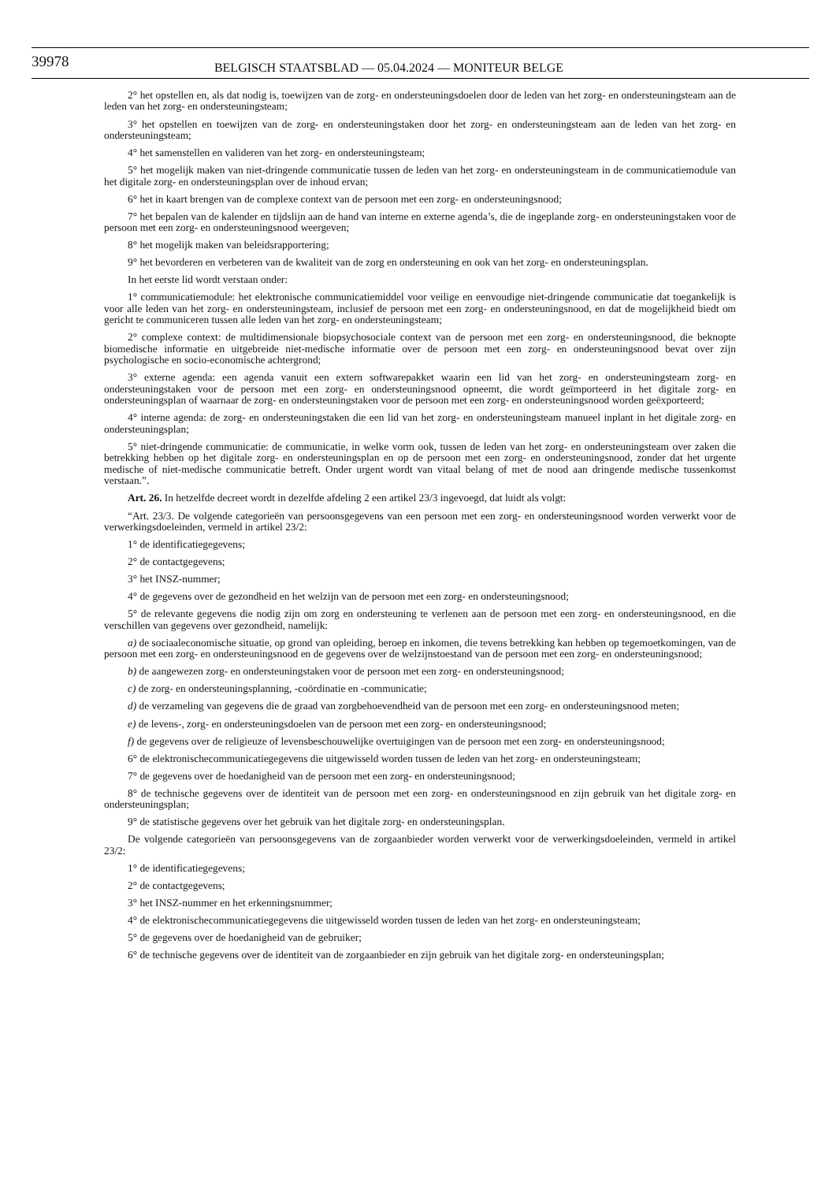39978 BELGISCH STAATSBLAD — 05.04.2024 — MONITEUR BELGE
2° het opstellen en, als dat nodig is, toewijzen van de zorg- en ondersteuningsdoelen door de leden van het zorg- en ondersteuningsteam aan de leden van het zorg- en ondersteuningsteam;
3° het opstellen en toewijzen van de zorg- en ondersteuningstaken door het zorg- en ondersteuningsteam aan de leden van het zorg- en ondersteuningsteam;
4° het samenstellen en valideren van het zorg- en ondersteuningsteam;
5° het mogelijk maken van niet-dringende communicatie tussen de leden van het zorg- en ondersteuningsteam in de communicatiemodule van het digitale zorg- en ondersteuningsplan over de inhoud ervan;
6° het in kaart brengen van de complexe context van de persoon met een zorg- en ondersteuningsnood;
7° het bepalen van de kalender en tijdslijn aan de hand van interne en externe agenda’s, die de ingeplande zorg- en ondersteuningstaken voor de persoon met een zorg- en ondersteuningsnood weergeven;
8° het mogelijk maken van beleidsrapportering;
9° het bevorderen en verbeteren van de kwaliteit van de zorg en ondersteuning en ook van het zorg- en ondersteuningsplan.
In het eerste lid wordt verstaan onder:
1° communicatiemodule: het elektronische communicatiemiddel voor veilige en eenvoudige niet-dringende communicatie dat toegankelijk is voor alle leden van het zorg- en ondersteuningsteam, inclusief de persoon met een zorg- en ondersteuningsnood, en dat de mogelijkheid biedt om gericht te communiceren tussen alle leden van het zorg- en ondersteuningsteam;
2° complexe context: de multidimensionale biopsychosociale context van de persoon met een zorg- en ondersteuningsnood, die beknopte biomedische informatie en uitgebreide niet-medische informatie over de persoon met een zorg- en ondersteuningsnood bevat over zijn psychologische en socio-economische achtergrond;
3° externe agenda: een agenda vanuit een extern softwarepakket waarin een lid van het zorg- en ondersteuningsteam zorg- en ondersteuningstaken voor de persoon met een zorg- en ondersteuningsnood opneemt, die wordt geïmporteerd in het digitale zorg- en ondersteuningsplan of waarnaar de zorg- en ondersteuningstaken voor de persoon met een zorg- en ondersteuningsnood worden geëxporteerd;
4° interne agenda: de zorg- en ondersteuningstaken die een lid van het zorg- en ondersteuningsteam manueel inplant in het digitale zorg- en ondersteuningsplan;
5° niet-dringende communicatie: de communicatie, in welke vorm ook, tussen de leden van het zorg- en ondersteuningsteam over zaken die betrekking hebben op het digitale zorg- en ondersteuningsplan en op de persoon met een zorg- en ondersteuningsnood, zonder dat het urgente medische of niet-medische communicatie betreft. Onder urgent wordt van vitaal belang of met de nood aan dringende medische tussenkomst verstaan.”.
Art. 26. In hetzelfde decreet wordt in dezelfde afdeling 2 een artikel 23/3 ingevoegd, dat luidt als volgt:
“Art. 23/3. De volgende categorieën van persoonsgegevens van een persoon met een zorg- en ondersteuningsnood worden verwerkt voor de verwerkingsdoeleinden, vermeld in artikel 23/2:
1° de identificatiegegevens;
2° de contactgegevens;
3° het INSZ-nummer;
4° de gegevens over de gezondheid en het welzijn van de persoon met een zorg- en ondersteuningsnood;
5° de relevante gegevens die nodig zijn om zorg en ondersteuning te verlenen aan de persoon met een zorg- en ondersteuningsnood, en die verschillen van gegevens over gezondheid, namelijk:
a) de sociaaleconomische situatie, op grond van opleiding, beroep en inkomen, die tevens betrekking kan hebben op tegemoetkomingen, van de persoon met een zorg- en ondersteuningsnood en de gegevens over de welzijnstoestand van de persoon met een zorg- en ondersteuningsnood;
b) de aangewezen zorg- en ondersteuningstaken voor de persoon met een zorg- en ondersteuningsnood;
c) de zorg- en ondersteuningsplanning, -coördinatie en -communicatie;
d) de verzameling van gegevens die de graad van zorgbehoevendheid van de persoon met een zorg- en ondersteuningsnood meten;
e) de levens-, zorg- en ondersteuningsdoelen van de persoon met een zorg- en ondersteuningsnood;
f) de gegevens over de religieuze of levensbeschouwelijke overtuigingen van de persoon met een zorg- en ondersteuningsnood;
6° de elektronischecommunicatiegegevens die uitgewisseld worden tussen de leden van het zorg- en ondersteuningsteam;
7° de gegevens over de hoedanigheid van de persoon met een zorg- en ondersteuningsnood;
8° de technische gegevens over de identiteit van de persoon met een zorg- en ondersteuningsnood en zijn gebruik van het digitale zorg- en ondersteuningsplan;
9° de statistische gegevens over het gebruik van het digitale zorg- en ondersteuningsplan.
De volgende categorieën van persoonsgegevens van de zorgaanbieder worden verwerkt voor de verwerkingsdoeleinden, vermeld in artikel 23/2:
1° de identificatiegegevens;
2° de contactgegevens;
3° het INSZ-nummer en het erkenningsnummer;
4° de elektronischecommunicatiegegevens die uitgewisseld worden tussen de leden van het zorg- en ondersteuningsteam;
5° de gegevens over de hoedanigheid van de gebruiker;
6° de technische gegevens over de identiteit van de zorgaanbieder en zijn gebruik van het digitale zorg- en ondersteuningsplan;